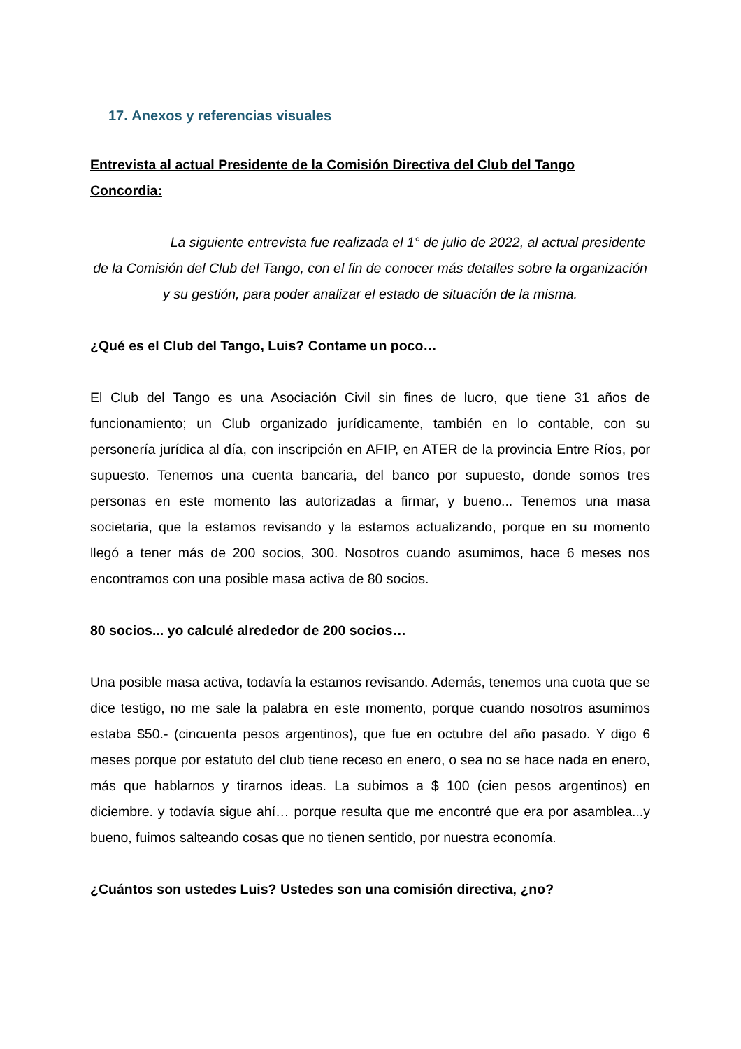17. Anexos y referencias visuales
Entrevista al actual Presidente de la Comisión Directiva del Club del Tango Concordia:
La siguiente entrevista fue realizada el 1° de julio de 2022, al actual presidente de la Comisión del Club del Tango, con el fin de conocer más detalles sobre la organización y su gestión, para poder analizar el estado de situación de la misma.
¿Qué es el Club del Tango, Luis? Contame un poco…
El Club del Tango es una Asociación Civil sin fines de lucro, que tiene 31 años de funcionamiento; un Club organizado jurídicamente, también en lo contable, con su personería jurídica al día, con inscripción en AFIP, en ATER de la provincia Entre Ríos, por supuesto. Tenemos una cuenta bancaria, del banco por supuesto, donde somos tres personas en este momento las autorizadas a firmar, y bueno... Tenemos una masa societaria, que la estamos revisando y la estamos actualizando, porque en su momento llegó a tener más de 200 socios, 300. Nosotros cuando asumimos, hace 6 meses nos encontramos con una posible masa activa de 80 socios.
80 socios... yo calculé alrededor de 200 socios…
Una posible masa activa, todavía la estamos revisando. Además, tenemos una cuota que se dice testigo, no me sale la palabra en este momento, porque cuando nosotros asumimos estaba $50.- (cincuenta pesos argentinos), que fue en octubre del año pasado. Y digo 6 meses porque por estatuto del club tiene receso en enero, o sea no se hace nada en enero, más que hablarnos y tirarnos ideas. La subimos a $ 100 (cien pesos argentinos) en diciembre. y todavía sigue ahí… porque resulta que me encontré que era por asamblea...y bueno, fuimos salteando cosas que no tienen sentido, por nuestra economía.
¿Cuántos son ustedes Luis? Ustedes son una comisión directiva, ¿no?